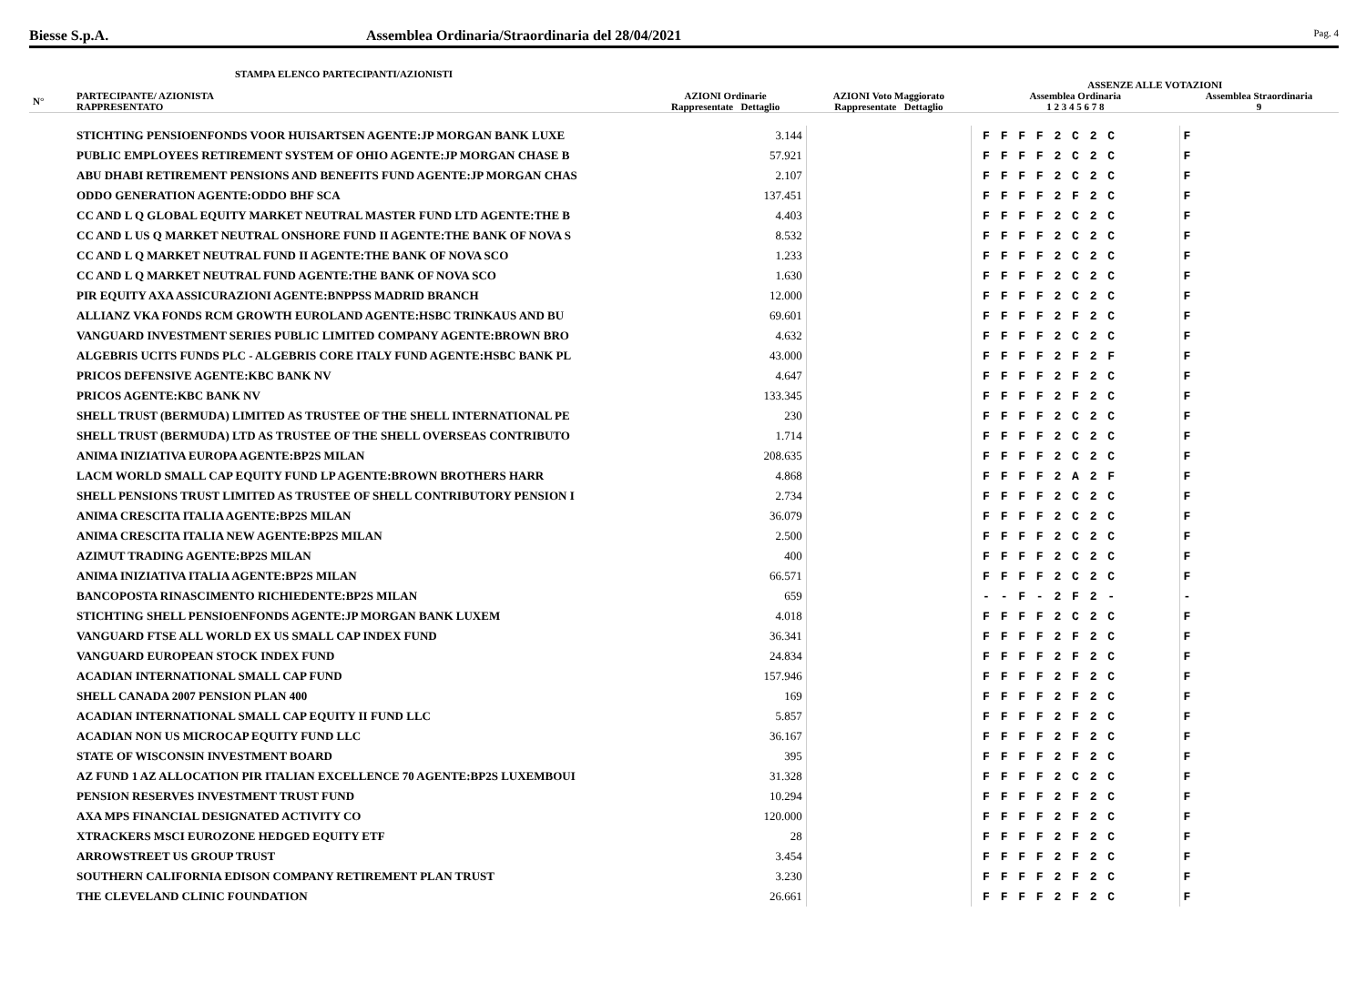Biesse S.p.A. Assemblea Ordinaria/Straordinaria del 28/04/2021
Pag. 4
STAMPA ELENCO PARTECIPANTI/AZIONISTI
| | | | | | | ASSENZE ALLE VOTAZIONI | |
| --- | --- | --- | --- | --- | --- | --- | --- |
| N° | PARTECIPANTE/ AZIONISTA RAPPRESENTATO | AZIONI Ordinarie Rappresentate Dettaglio | | AZIONI Voto Maggiorato Rappresentate Dettaglio | | Assemblea Ordinaria 1 2 3 4 5 6 7 8 | Assemblea Straordinaria 9 |
| | STICHTING PENSIOENFONDS VOOR HUISARTSEN AGENTE:JP MORGAN BANK LUXE | | 3.144 | | | F F F F 2 C 2 C | F |
| | PUBLIC EMPLOYEES RETIREMENT SYSTEM OF OHIO AGENTE:JP MORGAN CHASE B | | 57.921 | | | F F F F 2 C 2 C | F |
| | ABU DHABI RETIREMENT PENSIONS AND BENEFITS FUND AGENTE:JP MORGAN CHAS | | 2.107 | | | F F F F 2 C 2 C | F |
| | ODDO GENERATION AGENTE:ODDO BHF SCA | | 137.451 | | | F F F F 2 F 2 C | F |
| | CC AND L Q GLOBAL EQUITY MARKET NEUTRAL MASTER FUND LTD AGENTE:THE B | | 4.403 | | | F F F F 2 C 2 C | F |
| | CC AND L US Q MARKET NEUTRAL ONSHORE FUND II AGENTE:THE BANK OF NOVA S | | 8.532 | | | F F F F 2 C 2 C | F |
| | CC AND L Q MARKET NEUTRAL FUND II AGENTE:THE BANK OF NOVA SCO | | 1.233 | | | F F F F 2 C 2 C | F |
| | CC AND L Q MARKET NEUTRAL FUND AGENTE:THE BANK OF NOVA SCO | | 1.630 | | | F F F F 2 C 2 C | F |
| | PIR EQUITY AXA ASSICURAZIONI AGENTE:BNPPSS MADRID BRANCH | | 12.000 | | | F F F F 2 C 2 C | F |
| | ALLIANZ VKA FONDS RCM GROWTH EUROLAND AGENTE:HSBC TRINKAUS AND BU | | 69.601 | | | F F F F 2 F 2 C | F |
| | VANGUARD INVESTMENT SERIES PUBLIC LIMITED COMPANY AGENTE:BROWN BRO | | 4.632 | | | F F F F 2 C 2 C | F |
| | ALGEBRIS UCITS FUNDS PLC - ALGEBRIS CORE ITALY FUND AGENTE:HSBC BANK PL | | 43.000 | | | F F F F 2 F 2 F | F |
| | PRICOS DEFENSIVE AGENTE:KBC BANK NV | | 4.647 | | | F F F F 2 F 2 C | F |
| | PRICOS AGENTE:KBC BANK NV | | 133.345 | | | F F F F 2 F 2 C | F |
| | SHELL TRUST (BERMUDA) LIMITED AS TRUSTEE OF THE SHELL INTERNATIONAL PE | | 230 | | | F F F F 2 C 2 C | F |
| | SHELL TRUST (BERMUDA) LTD AS TRUSTEE OF THE SHELL OVERSEAS CONTRIBUTO | | 1.714 | | | F F F F 2 C 2 C | F |
| | ANIMA INIZIATIVA EUROPA AGENTE:BP2S MILAN | | 208.635 | | | F F F F 2 C 2 C | F |
| | LACM WORLD SMALL CAP EQUITY FUND LP AGENTE:BROWN BROTHERS HARR | | 4.868 | | | F F F F 2 A 2 F | F |
| | SHELL PENSIONS TRUST LIMITED AS TRUSTEE OF SHELL CONTRIBUTORY PENSION I | | 2.734 | | | F F F F 2 C 2 C | F |
| | ANIMA CRESCITA ITALIA AGENTE:BP2S MILAN | | 36.079 | | | F F F F 2 C 2 C | F |
| | ANIMA CRESCITA ITALIA NEW AGENTE:BP2S MILAN | | 2.500 | | | F F F F 2 C 2 C | F |
| | AZIMUT TRADING AGENTE:BP2S MILAN | | 400 | | | F F F F 2 C 2 C | F |
| | ANIMA INIZIATIVA ITALIA AGENTE:BP2S MILAN | | 66.571 | | | F F F F 2 C 2 C | F |
| | BANCOPOSTA RINASCIMENTO RICHIEDENTE:BP2S MILAN | | 659 | | | - - F - 2 F 2 - | - |
| | STICHTING SHELL PENSIOENFONDS AGENTE:JP MORGAN BANK LUXEM | | 4.018 | | | F F F F 2 C 2 C | F |
| | VANGUARD FTSE ALL WORLD EX US SMALL CAP INDEX FUND | | 36.341 | | | F F F F 2 F 2 C | F |
| | VANGUARD EUROPEAN STOCK INDEX FUND | | 24.834 | | | F F F F 2 F 2 C | F |
| | ACADIAN INTERNATIONAL SMALL CAP FUND | | 157.946 | | | F F F F 2 F 2 C | F |
| | SHELL CANADA 2007 PENSION PLAN 400 | | 169 | | | F F F F 2 F 2 C | F |
| | ACADIAN INTERNATIONAL SMALL CAP EQUITY II FUND LLC | | 5.857 | | | F F F F 2 F 2 C | F |
| | ACADIAN NON US MICROCAP EQUITY FUND LLC | | 36.167 | | | F F F F 2 F 2 C | F |
| | STATE OF WISCONSIN INVESTMENT BOARD | | 395 | | | F F F F 2 F 2 C | F |
| | AZ FUND 1 AZ ALLOCATION PIR ITALIAN EXCELLENCE 70 AGENTE:BP2S LUXEMBOUI | | 31.328 | | | F F F F 2 C 2 C | F |
| | PENSION RESERVES INVESTMENT TRUST FUND | | 10.294 | | | F F F F 2 F 2 C | F |
| | AXA MPS FINANCIAL DESIGNATED ACTIVITY CO | | 120.000 | | | F F F F 2 F 2 C | F |
| | XTRACKERS MSCI EUROZONE HEDGED EQUITY ETF | | 28 | | | F F F F 2 F 2 C | F |
| | ARROWSTREET US GROUP TRUST | | 3.454 | | | F F F F 2 F 2 C | F |
| | SOUTHERN CALIFORNIA EDISON COMPANY RETIREMENT PLAN TRUST | | 3.230 | | | F F F F 2 F 2 C | F |
| | THE CLEVELAND CLINIC FOUNDATION | | 26.661 | | | F F F F 2 F 2 C | F |